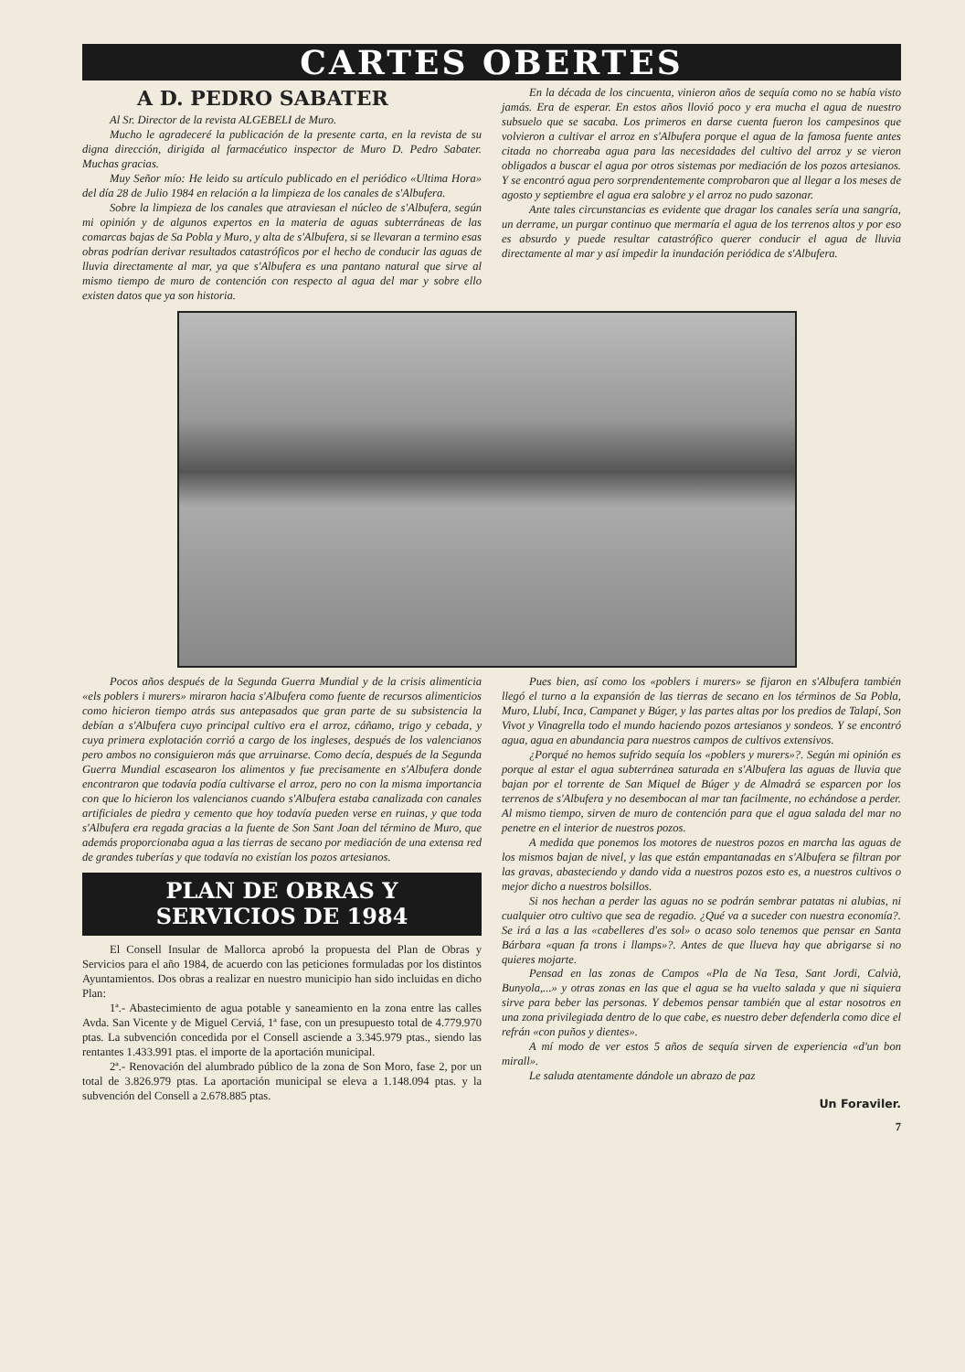CARTES OBERTES
A D. PEDRO SABATER
Al Sr. Director de la revista ALGEBELI de Muro.
Mucho le agradeceré la publicación de la presente carta, en la revista de su digna dirección, dirigida al farmacéutico inspector de Muro D. Pedro Sabater. Muchas gracias.
Muy Señor mío: He leido su artículo publicado en el periódico «Ultima Hora» del día 28 de Julio 1984 en relación a la limpieza de los canales de s'Albufera.
Sobre la limpieza de los canales que atraviesan el núcleo de s'Albufera, según mi opinión y de algunos expertos en la materia de aguas subterráneas de las comarcas bajas de Sa Pobla y Muro, y alta de s'Albufera, si se llevaran a termino esas obras podrían derivar resultados catastróficos por el hecho de conducir las aguas de lluvia directamente al mar, ya que s'Albufera es una pantano natural que sirve al mismo tiempo de muro de contención con respecto al agua del mar y sobre ello existen datos que ya son historia.
En la década de los cincuenta, vinieron años de sequía como no se había visto jamás. Era de esperar. En estos años llovió poco y era mucha el agua de nuestro subsuelo que se sacaba. Los primeros en darse cuenta fueron los campesinos que volvieron a cultivar el arroz en s'Albufera porque el agua de la famosa fuente antes citada no chorreaba agua para las necesidades del cultivo del arroz y se vieron obligados a buscar el agua por otros sistemas por mediación de los pozos artesianos. Y se encontró agua pero sorprendentemente comprobaron que al llegar a los meses de agosto y septiembre el agua era salobre y el arroz no pudo sazonar.
Ante tales circunstancias es evidente que dragar los canales sería una sangría, un derrame, un purgar continuo que mermaría el agua de los terrenos altos y por eso es absurdo y puede resultar catastrófico querer conducir el agua de lluvia directamente al mar y así impedir la inundación periódica de s'Albufera.
Pocos años después de la Segunda Guerra Mundial y de la crisis alimenticia «els poblers i murers» miraron hacia s'Albufera como fuente de recursos alimenticios como hicieron tiempo atrás sus antepasados que gran parte de su subsistencia la debían a s'Albufera cuyo principal cultivo era el arroz, cáñamo, trigo y cebada, y cuya primera explotación corrió a cargo de los ingleses, después de los valencianos pero ambos no consiguieron más que arruinarse. Como decía, después de la Segunda Guerra Mundial escasearon los alimentos y fue precisamente en s'Albufera donde encontraron que todavía podía cultivarse el arroz, pero no con la misma importancia con que lo hicieron los valencianos cuando s'Albufera estaba canalizada con canales artificiales de piedra y cemento que hoy todavía pueden verse en ruinas, y que toda s'Albufera era regada gracias a la fuente de Son Sant Joan del término de Muro, que además proporcionaba agua a las tierras de secano por mediación de una extensa red de grandes tuberías y que todavía no existían los pozos artesianos.
PLAN DE OBRAS Y
SERVICIOS DE 1984
El Consell Insular de Mallorca aprobó la propuesta del Plan de Obras y Servicios para el año 1984, de acuerdo con las peticiones formuladas por los distintos Ayuntamientos. Dos obras a realizar en nuestro municipio han sido incluidas en dicho Plan:
1ª.- Abastecimiento de agua potable y saneamiento en la zona entre las calles Avda. San Vicente y de Miguel Cerviá, 1ª fase, con un presupuesto total de 4.779.970 ptas. La subvención concedida por el Consell asciende a 3.345.979 ptas., siendo las rentantes 1.433.991 ptas. el importe de la aportación municipal.
2ª.- Renovación del alumbrado público de la zona de Son Moro, fase 2, por un total de 3.826.979 ptas. La aportación municipal se eleva a 1.148.094 ptas. y la subvención del Consell a 2.678.885 ptas.
Pues bien, así como los «poblers i murers» se fijaron en s'Albufera también llegó el turno a la expansión de las tierras de secano en los términos de Sa Pobla, Muro, Llubí, Inca, Campanet y Búger, y las partes altas por los predios de Talapí, Son Vivot y Vinagrella todo el mundo haciendo pozos artesianos y sondeos. Y se encontró agua, agua en abundancia para nuestros campos de cultivos extensivos.
¿Porqué no hemos sufrido sequía los «poblers y murers»?. Según mi opinión es porque al estar el agua subterránea saturada en s'Albufera las aguas de lluvia que bajan por el torrente de San Miquel de Búger y de Almadrá se esparcen por los terrenos de s'Albufera y no desembocan al mar tan facilmente, no echándose a perder. Al mismo tiempo, sirven de muro de contención para que el agua salada del mar no penetre en el interior de nuestros pozos.
A medida que ponemos los motores de nuestros pozos en marcha las aguas de los mismos bajan de nivel, y las que están empantanadas en s'Albufera se filtran por las gravas, abasteciendo y dando vida a nuestros pozos esto es, a nuestros cultivos o mejor dicho a nuestros bolsillos.
Si nos hechan a perder las aguas no se podrán sembrar patatas ni alubias, ni cualquier otro cultivo que sea de regadio. ¿Qué va a suceder con nuestra economía?. Se irá a las a las «cabelleres d'es sol» o acaso solo tenemos que pensar en Santa Bárbara «quan fa trons i llamps»?. Antes de que llueva hay que abrigarse si no quieres mojarte.
Pensad en las zonas de Campos «Pla de Na Tesa, Sant Jordi, Calvià, Bunyola,...» y otras zonas en las que el agua se ha vuelto salada y que ni siquiera sirve para beber las personas. Y debemos pensar también que al estar nosotros en una zona privilegiada dentro de lo que cabe, es nuestro deber defenderla como dice el refrán «con puños y dientes».
A mí modo de ver estos 5 años de sequía sirven de experiencia «d'un bon mirall».
Le saluda atentamente dándole un abrazo de paz
Un Foraviler.
7